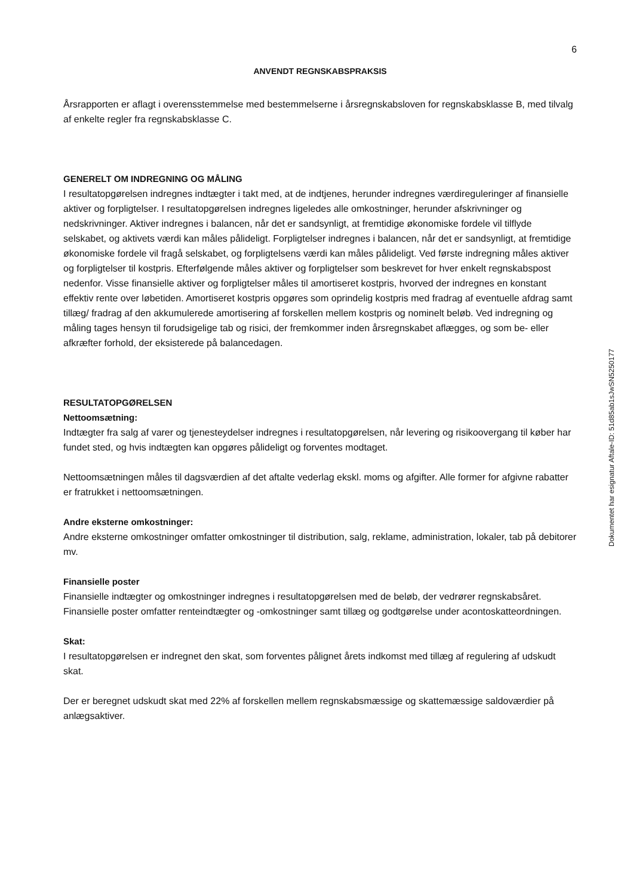6
ANVENDT REGNSKABSPRAKSIS
Årsrapporten er aflagt i overensstemmelse med bestemmelserne i årsregnskabsloven for regnskabsklasse B, med tilvalg af enkelte regler fra regnskabsklasse C.
GENERELT OM INDREGNING OG MÅLING
I resultatopgørelsen indregnes indtægter i takt med, at de indtjenes, herunder indregnes værdireguleringer af finansielle aktiver og forpligtelser. I resultatopgørelsen indregnes ligeledes alle omkostninger, herunder afskrivninger og nedskrivninger. Aktiver indregnes i balancen, når det er sandsynligt, at fremtidige økonomiske fordele vil tilflyde selskabet, og aktivets værdi kan måles pålideligt. Forpligtelser indregnes i balancen, når det er sandsynligt, at fremtidige økonomiske fordele vil fragå selskabet, og forpligtelsens værdi kan måles pålideligt. Ved første indregning måles aktiver og forpligtelser til kostpris. Efterfølgende måles aktiver og forpligtelser som beskrevet for hver enkelt regnskabspost nedenfor. Visse finansielle aktiver og forpligtelser måles til amortiseret kostpris, hvorved der indregnes en konstant effektiv rente over løbetiden. Amortiseret kostpris opgøres som oprindelig kostpris med fradrag af eventuelle afdrag samt tillæg/ fradrag af den akkumulerede amortisering af forskellen mellem kostpris og nominelt beløb. Ved indregning og måling tages hensyn til forudsigelige tab og risici, der fremkommer inden årsregnskabet aflægges, og som be- eller afkræfter forhold, der eksisterede på balancedagen.
RESULTATOPGØRELSEN
Nettoomsætning:
Indtægter fra salg af varer og tjenesteydelser indregnes i resultatopgørelsen, når levering og risikoovergang til køber har fundet sted, og hvis indtægten kan opgøres pålideligt og forventes modtaget.
Nettoomsætningen måles til dagsværdien af det aftalte vederlag ekskl. moms og afgifter. Alle former for afgivne rabatter er fratrukket i nettoomsætningen.
Andre eksterne omkostninger:
Andre eksterne omkostninger omfatter omkostninger til distribution, salg, reklame, administration, lokaler, tab på debitorer mv.
Finansielle poster
Finansielle indtægter og omkostninger indregnes i resultatopgørelsen med de beløb, der vedrører regnskabsåret. Finansielle poster omfatter renteindtægter og -omkostninger samt tillæg og godtgørelse under acontoskatteordningen.
Skat:
I resultatopgørelsen er indregnet den skat, som forventes pålignet årets indkomst med tillæg af regulering af udskudt skat.
Der er beregnet udskudt skat med 22% af forskellen mellem regnskabsmæssige og skattemæssige saldoværdier på anlægsaktiver.
Dokumentet har esignatur Aftale-ID: 51d85ab1sJwSN5250177